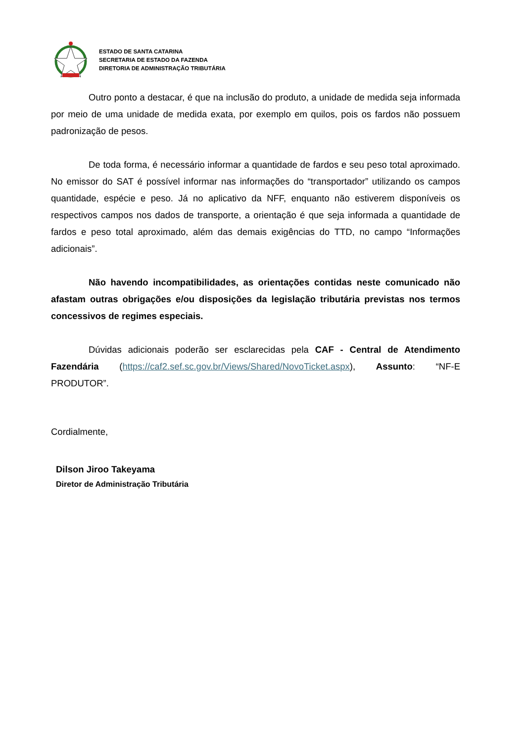ESTADO DE SANTA CATARINA
SECRETARIA DE ESTADO DA FAZENDA
DIRETORIA DE ADMINISTRAÇÃO TRIBUTÁRIA
Outro ponto a destacar, é que na inclusão do produto, a unidade de medida seja informada por meio de uma unidade de medida exata, por exemplo em quilos, pois os fardos não possuem padronização de pesos.
De toda forma, é necessário informar a quantidade de fardos e seu peso total aproximado. No emissor do SAT é possível informar nas informações do “transportador” utilizando os campos quantidade, espécie e peso. Já no aplicativo da NFF, enquanto não estiverem disponíveis os respectivos campos nos dados de transporte, a orientação é que seja informada a quantidade de fardos e peso total aproximado, além das demais exigências do TTD, no campo “Informações adicionais”.
Não havendo incompatibilidades, as orientações contidas neste comunicado não afastam outras obrigações e/ou disposições da legislação tributária previstas nos termos concessivos de regimes especiais.
Dúvidas adicionais poderão ser esclarecidas pela CAF - Central de Atendimento Fazendária (https://caf2.sef.sc.gov.br/Views/Shared/NovoTicket.aspx), Assunto: “NF-E PRODUTOR”.
Cordialmente,
Dilson Jiroo Takeyama
Diretor de Administração Tributária